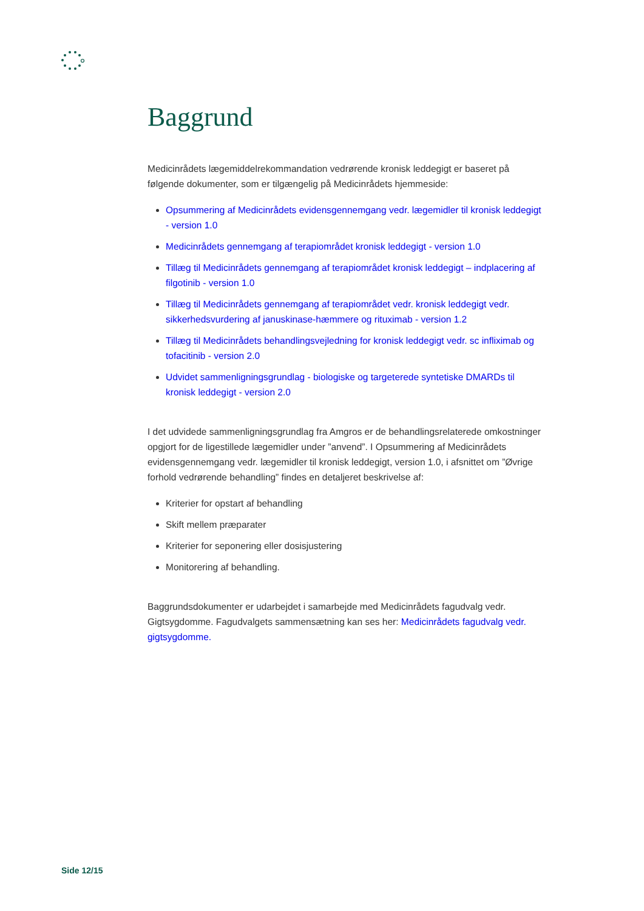Baggrund
Medicinrådets lægemiddelrekommandation vedrørende kronisk leddegigt er baseret på følgende dokumenter, som er tilgængelig på Medicinrådets hjemmeside:
Opsummering af Medicinrådets evidensgennemgang vedr. lægemidler til kronisk leddegigt - version 1.0
Medicinrådets gennemgang af terapiområdet kronisk leddegigt - version 1.0
Tillæg til Medicinrådets gennemgang af terapiområdet kronisk leddegigt – indplacering af filgotinib - version 1.0
Tillæg til Medicinrådets gennemgang af terapiområdet vedr. kronisk leddegigt vedr. sikkerhedsvurdering af januskinase-hæmmere og rituximab - version 1.2
Tillæg til Medicinrådets behandlingsvejledning for kronisk leddegigt vedr. sc infliximab og tofacitinib - version 2.0
Udvidet sammenligningsgrundlag - biologiske og targeterede syntetiske DMARDs til kronisk leddegigt - version 2.0
I det udvidede sammenligningsgrundlag fra Amgros er de behandlingsrelaterede omkostninger opgjort for de ligestillede lægemidler under ”anvend”. I Opsummering af Medicinrådets evidensgennemgang vedr. lægemidler til kronisk leddegigt, version 1.0, i afsnittet om ”Øvrige forhold vedrørende behandling” findes en detaljeret beskrivelse af:
Kriterier for opstart af behandling
Skift mellem præparater
Kriterier for seponering eller dosisjustering
Monitorering af behandling.
Baggrundsdokumenter er udarbejdet i samarbejde med Medicinrådets fagudvalg vedr. Gigtsygdomme. Fagudvalgets sammensætning kan ses her: Medicinrådets fagudvalg vedr. gigtsygdomme.
Side 12/15